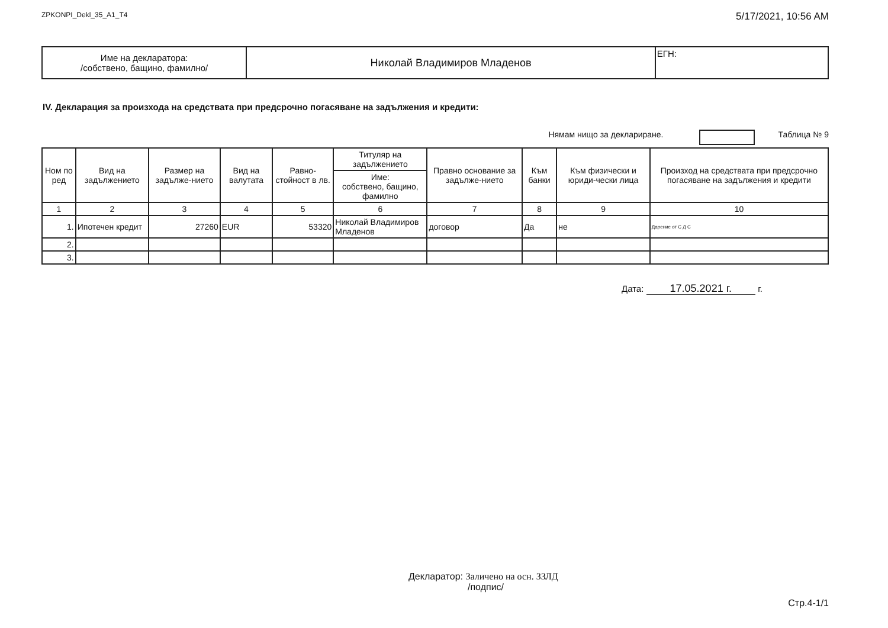ZPKONPI_Dekl_35_A1_T4 5/17/2021, 10:56 AM
| Име на декларатора: /собствено, бащино, фамилно/ | Николай Владимиров Младенов | ЕГН: |
IV. Декларация за произхода на средствата при предсрочно погасяване на задължения и кредити:
Нямам нищо за деклариране. Таблица № 9
| Ном по ред | Вид на задължението | Размер на задълже-нието | Вид на валутата | Равно-стойност в лв. | Титуляр на задължението | Правно основание за задълже-нието | Към банки | Към физически и юриди-чески лица | Произход на средствата при предсрочно погасяване на задължения и кредити |
| --- | --- | --- | --- | --- | --- | --- | --- | --- | --- |
| | | | | | Име: собствено, бащино, фамилно | | | | |
| 1 | 2 | 3 | 4 | 5 | 6 | 7 | 8 | 9 | 10 |
| 1. | Ипотечен кредит | 27260 | EUR | 53320 | Николай Владимиров Младенов | договор | Да | не | Дарение от С Д С |
| 2. | | | | | | | | | |
| 3. | | | | | | | | | |
Дата: 17.05.2021 г. г.
Декларатор: Заличено на осн. ЗЗЛД
/подпис/
Стр.4-1/1